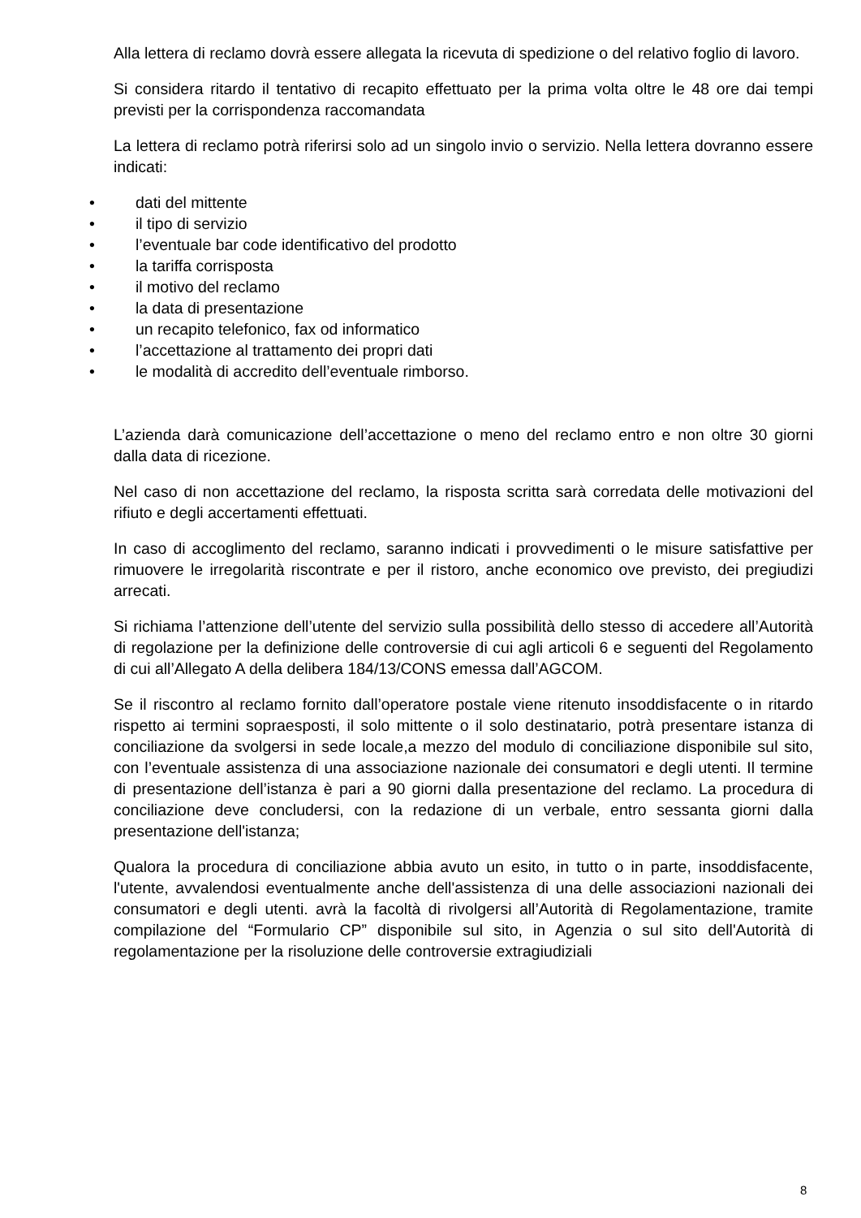Alla lettera di reclamo dovrà essere allegata la ricevuta di spedizione o del relativo foglio di lavoro.
Si considera ritardo il tentativo di recapito effettuato per la prima volta oltre le 48 ore dai tempi previsti per la corrispondenza raccomandata
La lettera di reclamo potrà riferirsi solo ad un singolo invio o servizio. Nella lettera dovranno essere indicati:
• dati del mittente
• il tipo di servizio
• l’eventuale bar code identificativo del prodotto
• la tariffa corrisposta
• il motivo del reclamo
• la data di presentazione
• un recapito telefonico, fax od informatico
• l’accettazione al trattamento dei propri dati
• le modalità di accredito dell’eventuale rimborso.
L’azienda darà comunicazione dell’accettazione o meno del reclamo entro e non oltre 30 giorni dalla data di ricezione.
Nel caso di non accettazione del reclamo, la risposta scritta sarà corredata delle motivazioni del rifiuto e degli accertamenti effettuati.
In caso di accoglimento del reclamo, saranno indicati i provvedimenti o le misure satisfattive per rimuovere le irregolarità riscontrate e per il ristoro, anche economico ove previsto, dei pregiudizi arrecati.
Si richiama l’attenzione dell’utente del servizio sulla possibilità dello stesso di accedere all’Autorità di regolazione per la definizione delle controversie di cui agli articoli 6 e seguenti del Regolamento di cui all’Allegato A della delibera 184/13/CONS emessa dall’AGCOM.
Se il riscontro al reclamo fornito dall’operatore postale viene ritenuto insoddisfacente o in ritardo rispetto ai termini sopraesposti, il solo mittente o il solo destinatario, potrà presentare istanza di conciliazione da svolgersi in sede locale,a mezzo del modulo di conciliazione disponibile sul sito, con l’eventuale assistenza di una associazione nazionale dei consumatori e degli utenti. Il termine di presentazione dell’istanza è pari a 90 giorni dalla presentazione del reclamo. La procedura di conciliazione deve concludersi, con la redazione di un verbale, entro sessanta giorni dalla presentazione dell'istanza;
Qualora la procedura di conciliazione abbia avuto un esito, in tutto o in parte, insoddisfacente, l'utente, avvalendosi eventualmente anche dell'assistenza di una delle associazioni nazionali dei consumatori e degli utenti. avrà la facoltà di rivolgersi all’Autorità di Regolamentazione, tramite compilazione del “Formulario CP” disponibile sul sito, in Agenzia o sul sito dell'Autorità di regolamentazione per la risoluzione delle controversie extragiudiziali
8